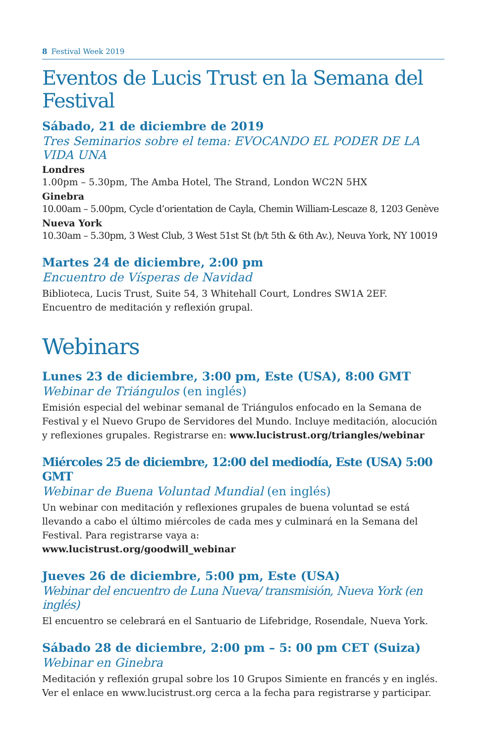8 Festival Week 2019
Eventos de Lucis Trust en la Semana del Festival
Sábado, 21 de diciembre de 2019
Tres Seminarios sobre el tema: EVOCANDO EL PODER DE LA VIDA UNA
Londres
1.00pm – 5.30pm, The Amba Hotel, The Strand, London WC2N 5HX
Ginebra
10.00am – 5.00pm, Cycle d’orientation de Cayla, Chemin William-Lescaze 8, 1203 Genève
Nueva York
10.30am – 5.30pm, 3 West Club, 3 West 51st St (b/t 5th & 6th Av.), Neuva York, NY 10019
Martes 24 de diciembre, 2:00 pm
Encuentro de Vísperas de Navidad
Biblioteca, Lucis Trust, Suite 54, 3 Whitehall Court, Londres SW1A 2EF.
Encuentro de meditación y reflexión grupal.
Webinars
Lunes 23 de diciembre, 3:00 pm, Este (USA), 8:00 GMT
Webinar de Triángulos (en inglés)
Emisión especial del webinar semanal de Triángulos enfocado en la Semana de Festival y el Nuevo Grupo de Servidores del Mundo. Incluye meditación, alocución y reflexiones grupales. Registrarse en: www.lucistrust.org/triangles/webinar
Miércoles 25 de diciembre, 12:00 del mediodía, Este (USA) 5:00 GMT
Webinar de Buena Voluntad Mundial (en inglés)
Un webinar con meditación y reflexiones grupales de buena voluntad se está llevando a cabo el último miércoles de cada mes y culminará en la Semana del Festival. Para registrarse vaya a:
www.lucistrust.org/goodwill_webinar
Jueves 26 de diciembre, 5:00 pm, Este (USA)
Webinar del encuentro de Luna Nueva/ transmisión, Nueva York (en inglés)
El encuentro se celebrará en el Santuario de Lifebridge, Rosendale, Nueva York.
Sábado 28 de diciembre, 2:00 pm – 5: 00 pm CET (Suiza)
Webinar en Ginebra
Meditación y reflexión grupal sobre los 10 Grupos Simiente en francés y en inglés. Ver el enlace en www.lucistrust.org cerca a la fecha para registrarse y participar.